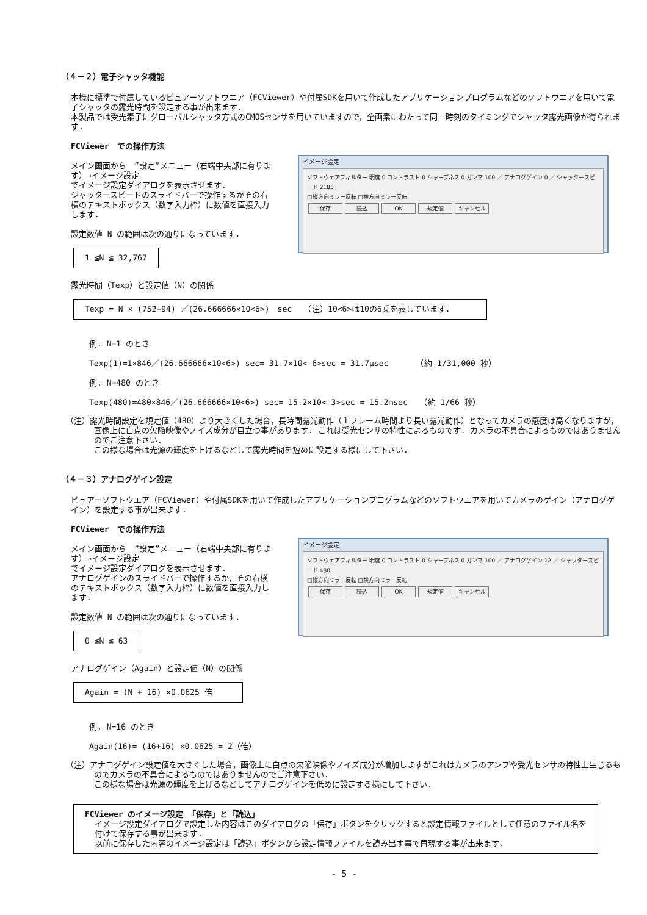（４－２）電子シャッタ機能
本機に標準で付属しているビュアーソフトウエア（FCViewer）や付属SDKを用いて作成したアプリケーションプログラムなどのソフトウエアを用いて電子シャッタの露光時間を設定する事が出来ます.
本製品では受光素子にグローバルシャッタ方式のCMOSセンサを用いていますので，全画素にわたって同一時刻のタイミングでシャッタ露光画像が得られます.
FCViewer　での操作方法
メイン画面から　”設定”メニュー（右端中央部に有ります）→イメージ設定
でイメージ設定ダイアログを表示させます.
シャッタースピードのスライドバーで操作するかその右横のテキストボックス（数字入力枠）に数値を直接入力します.
設定数値 N の範囲は次の通りになっています.
1 ≦N ≦ 32,767
イメージ設定
ソフトウェアフィルター 明度 0 コントラスト 0 シャープネス 0 ガンマ 100 ／ アナログゲイン 0 ／ シャッタースピード 2185
□縦方向ミラー反転 □横方向ミラー反転
保存 読込 OK 規定値 キャンセル
露光時間（Texp）と設定値（N）の関係
Texp = N × (752+94) ／(26.666666×10<6>)　sec　　（注）10<6>は10の6乗を表しています.
例. N=1 のとき
Texp(1)=1×846／(26.666666×10<6>) sec= 31.7×10<-6>sec = 31.7μsec　　　　（約 1/31,000 秒）
例. N=480 のとき
Texp(480)=480×846／(26.666666×10<6>) sec= 15.2×10<-3>sec = 15.2msec　　（約 1/66 秒）
（注）露光時間設定を規定値（480）より大きくした場合，長時間露光動作（１フレーム時間より長い露光動作）となってカメラの感度は高くなりますが，画像上に白点の欠陥映像やノイズ成分が目立つ事があります. これは受光センサの特性によるものです. カメラの不具合によるものではありませんのでご注意下さい.
この様な場合は光源の輝度を上げるなどして露光時間を短めに設定する様にして下さい.
（４－３）アナログゲイン設定
ビュアーソフトウエア（FCViewer）や付属SDKを用いて作成したアプリケーションプログラムなどのソフトウエアを用いてカメラのゲイン（アナログゲイン）を設定する事が出来ます.
FCViewer　での操作方法
メイン画面から　”設定”メニュー（右端中央部に有ります）→イメージ設定
でイメージ設定ダイアログを表示させます.
アナログゲインのスライドバーで操作するか，その右横のテキストボックス（数字入力枠）に数値を直接入力します.
設定数値 N の範囲は次の通りになっています.
0 ≦N ≦ 63
イメージ設定
ソフトウェアフィルター 明度 0 コントラスト 0 シャープネス 0 ガンマ 100 ／ アナログゲイン 12 ／ シャッタースピード 480
□縦方向ミラー反転 □横方向ミラー反転
保存 読込 OK 規定値 キャンセル
アナログゲイン（Again）と設定値（N）の関係
Again = (N + 16) ×0.0625 倍
例. N=16 のとき
Again(16)= (16+16) ×0.0625 = 2（倍）
（注）アナログゲイン設定値を大きくした場合，画像上に白点の欠陥映像やノイズ成分が増加しますがこれはカメラのアンプや受光センサの特性上生じるものでカメラの不具合によるものではありませんのでご注意下さい.
この様な場合は光源の輝度を上げるなどしてアナログゲインを低めに設定する様にして下さい.
FCViewer のイメージ設定 「保存」と「読込」
イメージ設定ダイアログで設定した内容はこのダイアログの「保存」ボタンをクリックすると設定情報ファイルとして任意のファイル名を付けて保存する事が出来ます.
以前に保存した内容のイメージ設定は「読込」ボタンから設定情報ファイルを読み出す事で再現する事が出来ます.
- 5 -